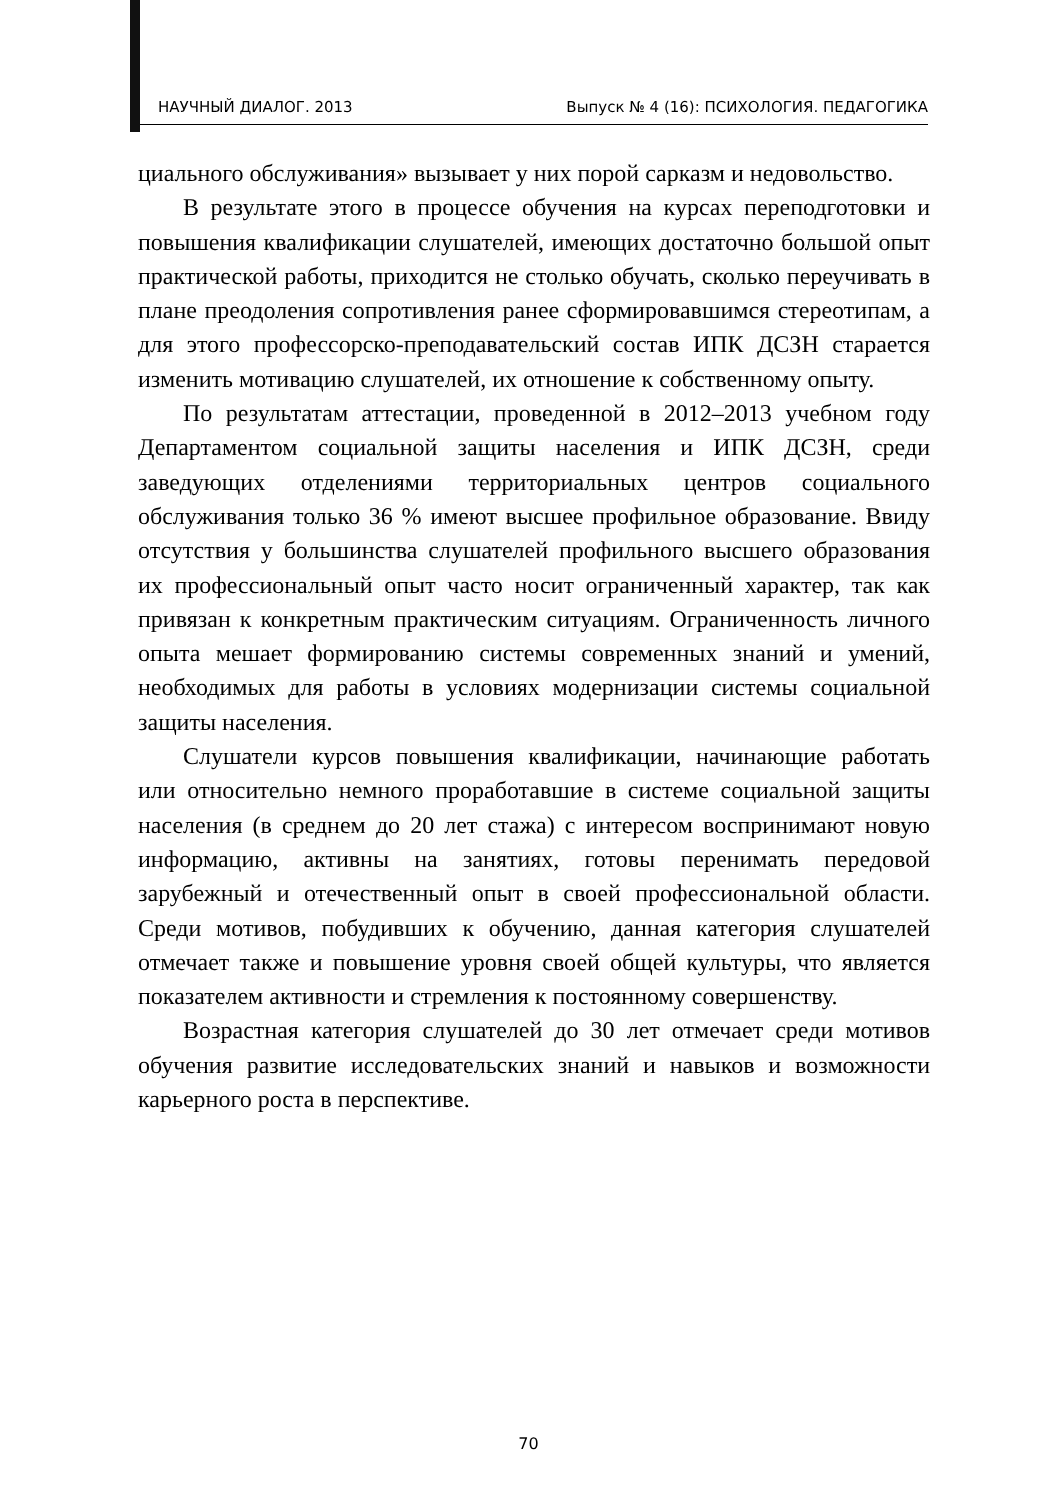НАУЧНЫЙ ДИАЛОГ. 2013 Выпуск № 4 (16): ПСИХОЛОГИЯ. ПЕДАГОГИКА
циального обслуживания» вызывает у них порой сарказм и недовольство.
В результате этого в процессе обучения на курсах переподготовки и повышения квалификации слушателей, имеющих достаточно большой опыт практической работы, приходится не столько обучать, сколько переучивать в плане преодоления сопротивления ранее сформировавшимся стереотипам, а для этого профессорско-преподавательский состав ИПК ДСЗН старается изменить мотивацию слушателей, их отношение к собственному опыту.
По результатам аттестации, проведенной в 2012–2013 учебном году Департаментом социальной защиты населения и ИПК ДСЗН, среди заведующих отделениями территориальных центров социального обслуживания только 36 % имеют высшее профильное образование. Ввиду отсутствия у большинства слушателей профильного высшего образования их профессиональный опыт часто носит ограниченный характер, так как привязан к конкретным практическим ситуациям. Ограниченность личного опыта мешает формированию системы современных знаний и умений, необходимых для работы в условиях модернизации системы социальной защиты населения.
Слушатели курсов повышения квалификации, начинающие работать или относительно немного проработавшие в системе социальной защиты населения (в среднем до 20 лет стажа) с интересом воспринимают новую информацию, активны на занятиях, готовы перенимать передовой зарубежный и отечественный опыт в своей профессиональной области. Среди мотивов, побудивших к обучению, данная категория слушателей отмечает также и повышение уровня своей общей культуры, что является показателем активности и стремления к постоянному совершенству.
Возрастная категория слушателей до 30 лет отмечает среди мотивов обучения развитие исследовательских знаний и навыков и возможности карьерного роста в перспективе.
70